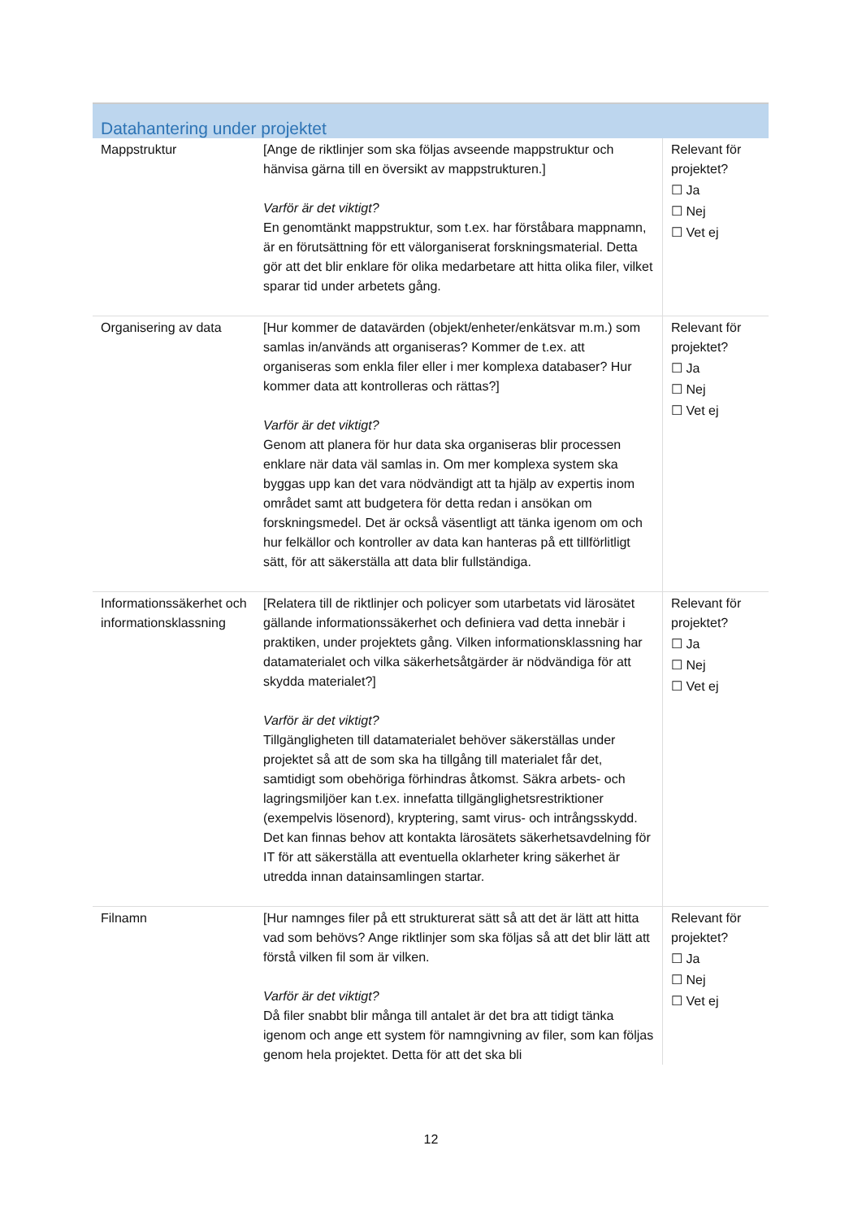| Datahantering under projektet | | |
| --- | --- | --- |
| Mappstruktur | [Ange de riktlinjer som ska följas avseende mappstruktur och hänvisa gärna till en översikt av mappstrukturen.] Varför är det viktigt? En genomtänkt mappstruktur, som t.ex. har förståbara mappnamn, är en förutsättning för ett välorganiserat forskningsmaterial. Detta gör att det blir enklare för olika medarbetare att hitta olika filer, vilket sparar tid under arbetets gång. | Relevant för projektet? ☐ Ja ☐ Nej ☐ Vet ej |
| Organisering av data | [Hur kommer de datavärden (objekt/enheter/enkätsvar m.m.) som samlas in/används att organiseras? Kommer de t.ex. att organiseras som enkla filer eller i mer komplexa databaser? Hur kommer data att kontrolleras och rättas?] Varför är det viktigt? Genom att planera för hur data ska organiseras blir processen enklare när data väl samlas in. Om mer komplexa system ska byggas upp kan det vara nödvändigt att ta hjälp av expertis inom området samt att budgetera för detta redan i ansökan om forskningsmedel. Det är också väsentligt att tänka igenom om och hur felkällor och kontroller av data kan hanteras på ett tillförlitligt sätt, för att säkerställa att data blir fullständiga. | Relevant för projektet? ☐ Ja ☐ Nej ☐ Vet ej |
| Informationssäkerhet och informationsklassning | [Relatera till de riktlinjer och policyer som utarbetats vid lärosätet gällande informationssäkerhet och definiera vad detta innebär i praktiken, under projektets gång. Vilken informationsklassning har datamaterialet och vilka säkerhetsåtgärder är nödvändiga för att skydda materialet?] Varför är det viktigt? Tillgängligheten till datamaterialet behöver säkerställas under projektet så att de som ska ha tillgång till materialet får det, samtidigt som obehöriga förhindras åtkomst. Säkra arbets- och lagringsmiljöer kan t.ex. innefatta tillgänglighetsrestriktioner (exempelvis lösenord), kryptering, samt virus- och intrångsskydd. Det kan finnas behov att kontakta lärosätets säkerhetsavdelning för IT för att säkerställa att eventuella oklarheter kring säkerhet är utredda innan datainsamlingen startar. | Relevant för projektet? ☐ Ja ☐ Nej ☐ Vet ej |
| Filnamn | [Hur namnges filer på ett strukturerat sätt så att det är lätt att hitta vad som behövs? Ange riktlinjer som ska följas så att det blir lätt att förstå vilken fil som är vilken. Varför är det viktigt? Då filer snabbt blir många till antalet är det bra att tidigt tänka igenom och ange ett system för namngivning av filer, som kan följas genom hela projektet. Detta för att det ska bli | Relevant för projektet? ☐ Ja ☐ Nej ☐ Vet ej |
12